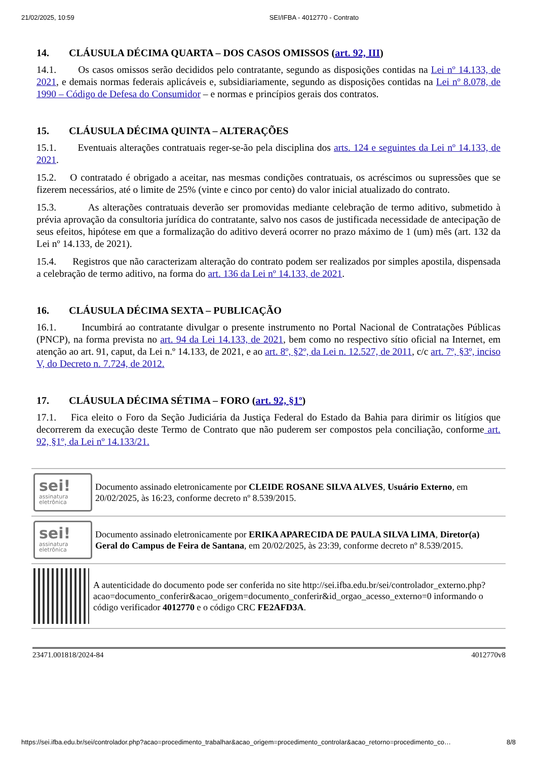21/02/2025, 10:59 SEI/IFBA - 4012770 - Contrato
14. CLÁUSULA DÉCIMA QUARTA – DOS CASOS OMISSOS (art. 92, III)
14.1. Os casos omissos serão decididos pelo contratante, segundo as disposições contidas na Lei nº 14.133, de 2021, e demais normas federais aplicáveis e, subsidiariamente, segundo as disposições contidas na Lei nº 8.078, de 1990 – Código de Defesa do Consumidor – e normas e princípios gerais dos contratos.
15. CLÁUSULA DÉCIMA QUINTA – ALTERAÇÕES
15.1. Eventuais alterações contratuais reger-se-ão pela disciplina dos arts. 124 e seguintes da Lei nº 14.133, de 2021.
15.2. O contratado é obrigado a aceitar, nas mesmas condições contratuais, os acréscimos ou supressões que se fizerem necessários, até o limite de 25% (vinte e cinco por cento) do valor inicial atualizado do contrato.
15.3. As alterações contratuais deverão ser promovidas mediante celebração de termo aditivo, submetido à prévia aprovação da consultoria jurídica do contratante, salvo nos casos de justificada necessidade de antecipação de seus efeitos, hipótese em que a formalização do aditivo deverá ocorrer no prazo máximo de 1 (um) mês (art. 132 da Lei nº 14.133, de 2021).
15.4. Registros que não caracterizam alteração do contrato podem ser realizados por simples apostila, dispensada a celebração de termo aditivo, na forma do art. 136 da Lei nº 14.133, de 2021.
16. CLÁUSULA DÉCIMA SEXTA – PUBLICAÇÃO
16.1. Incumbirá ao contratante divulgar o presente instrumento no Portal Nacional de Contratações Públicas (PNCP), na forma prevista no art. 94 da Lei 14.133, de 2021, bem como no respectivo sítio oficial na Internet, em atenção ao art. 91, caput, da Lei n.º 14.133, de 2021, e ao art. 8º, §2º, da Lei n. 12.527, de 2011, c/c art. 7º, §3º, inciso V, do Decreto n. 7.724, de 2012.
17. CLÁUSULA DÉCIMA SÉTIMA – FORO (art. 92, §1º)
17.1. Fica eleito o Foro da Seção Judiciária da Justiça Federal do Estado da Bahia para dirimir os litígios que decorrerem da execução deste Termo de Contrato que não puderem ser compostos pela conciliação, conforme art. 92, §1º, da Lei nº 14.133/21.
sei!
assinatura
eletrônica
Documento assinado eletronicamente por CLEIDE ROSANE SILVA ALVES, Usuário Externo, em 20/02/2025, às 16:23, conforme decreto nº 8.539/2015.
sei!
assinatura
eletrônica
Documento assinado eletronicamente por ERIKA APARECIDA DE PAULA SILVA LIMA, Diretor(a) Geral do Campus de Feira de Santana, em 20/02/2025, às 23:39, conforme decreto nº 8.539/2015.
A autenticidade do documento pode ser conferida no site http://sei.ifba.edu.br/sei/controlador_externo.php?
acao=documento_conferir&acao_origem=documento_conferir&id_orgao_acesso_externo=0 informando o código verificador 4012770 e o código CRC FE2AFD3A.
23471.001818/2024-84 4012770v8
https://sei.ifba.edu.br/sei/controlador.php?acao=procedimento_trabalhar&acao_origem=procedimento_controlar&acao_retorno=procedimento_co… 8/8